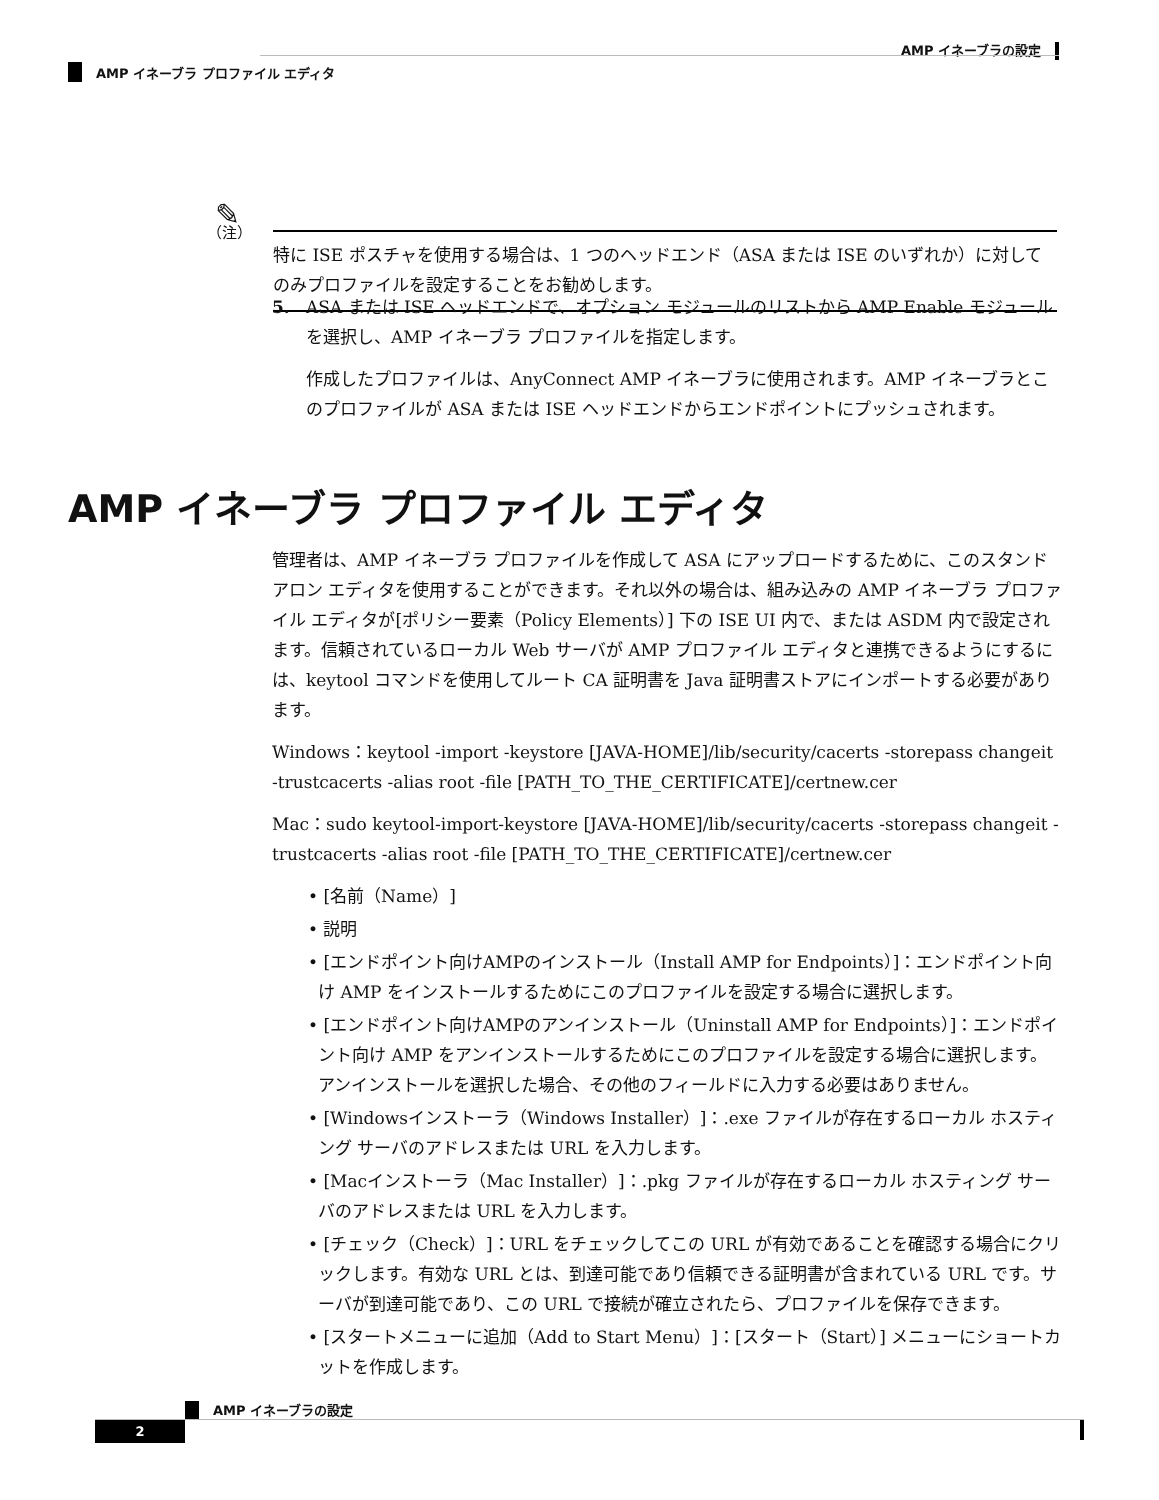AMP イネーブラの設定
AMP イネーブラ プロファイル エディタ
✎
（注）
特に ISE ポスチャを使用する場合は、1 つのヘッドエンド（ASA または ISE のいずれか）に対してのみプロファイルを設定することをお勧めします。
5. ASA または ISE ヘッドエンドで、オプション モジュールのリストから AMP Enable モジュールを選択し、AMP イネーブラ プロファイルを指定します。
作成したプロファイルは、AnyConnect AMP イネーブラに使用されます。AMP イネーブラとこのプロファイルが ASA または ISE ヘッドエンドからエンドポイントにプッシュされます。
AMP イネーブラ プロファイル エディタ
管理者は、AMP イネーブラ プロファイルを作成して ASA にアップロードするために、このスタンドアロン エディタを使用することができます。それ以外の場合は、組み込みの AMP イネーブラ プロファイル エディタが[ポリシー要素（Policy Elements）] 下の ISE UI 内で、または ASDM 内で設定されます。信頼されているローカル Web サーバが AMP プロファイル エディタと連携できるようにするには、keytool コマンドを使用してルート CA 証明書を Java 証明書ストアにインポートする必要があります。
Windows：keytool -import -keystore [JAVA-HOME]/lib/security/cacerts -storepass changeit -trustcacerts -alias root -file [PATH_TO_THE_CERTIFICATE]/certnew.cer
Mac：sudo keytool-import-keystore [JAVA-HOME]/lib/security/cacerts -storepass changeit -trustcacerts -alias root -file [PATH_TO_THE_CERTIFICATE]/certnew.cer
• [名前（Name）]
• 説明
• [エンドポイント向けAMPのインストール（Install AMP for Endpoints）]：エンドポイント向け AMP をインストールするためにこのプロファイルを設定する場合に選択します。
• [エンドポイント向けAMPのアンインストール（Uninstall AMP for Endpoints）]：エンドポイント向け AMP をアンインストールするためにこのプロファイルを設定する場合に選択します。アンインストールを選択した場合、その他のフィールドに入力する必要はありません。
• [Windowsインストーラ（Windows Installer）]：.exe ファイルが存在するローカル ホスティング サーバのアドレスまたは URL を入力します。
• [Macインストーラ（Mac Installer）]：.pkg ファイルが存在するローカル ホスティング サーバのアドレスまたは URL を入力します。
• [チェック（Check）]：URL をチェックしてこの URL が有効であることを確認する場合にクリックします。有効な URL とは、到達可能であり信頼できる証明書が含まれている URL です。サーバが到達可能であり、この URL で接続が確立されたら、プロファイルを保存できます。
• [スタートメニューに追加（Add to Start Menu）]：[スタート（Start）] メニューにショートカットを作成します。
AMP イネーブラの設定
2